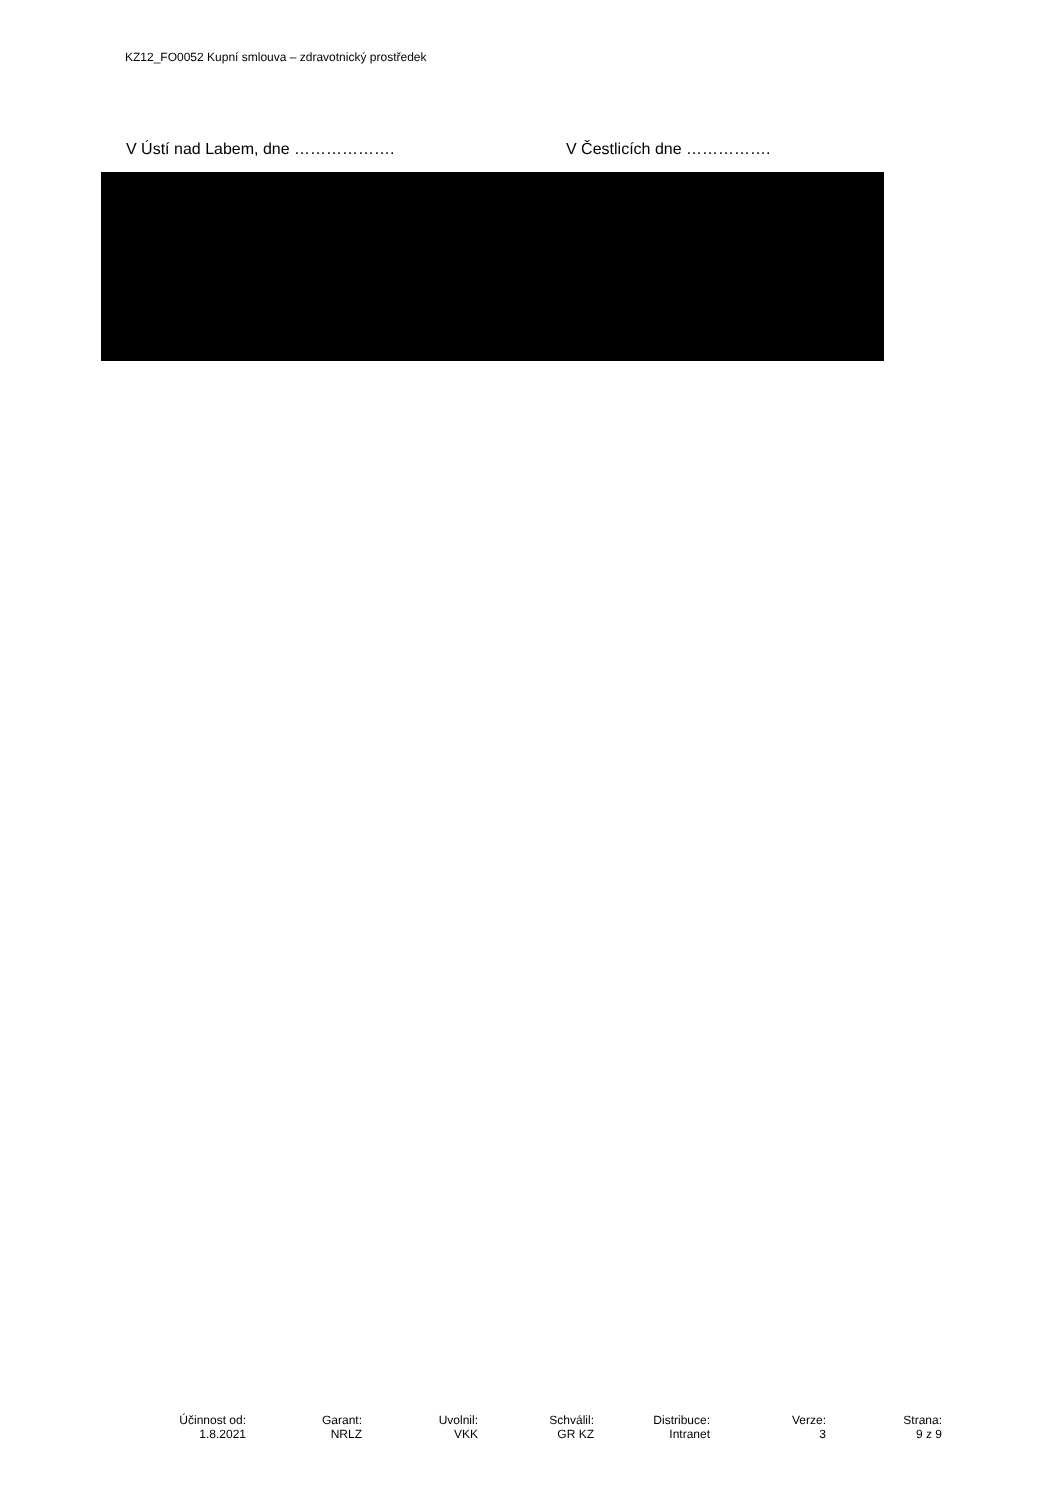KZ12_FO0052 Kupní smlouva – zdravotnický prostředek
V Ústí nad Labem, dne ………………. V Čestlicích dne …………….
| Účinnost od: | Garant: | Uvolnil: | Schválil: | Distribuce: | Verze: | Strana: |
| 1.8.2021 | NRLZ | VKK | GR KZ | Intranet | 3 | 9 z 9 |